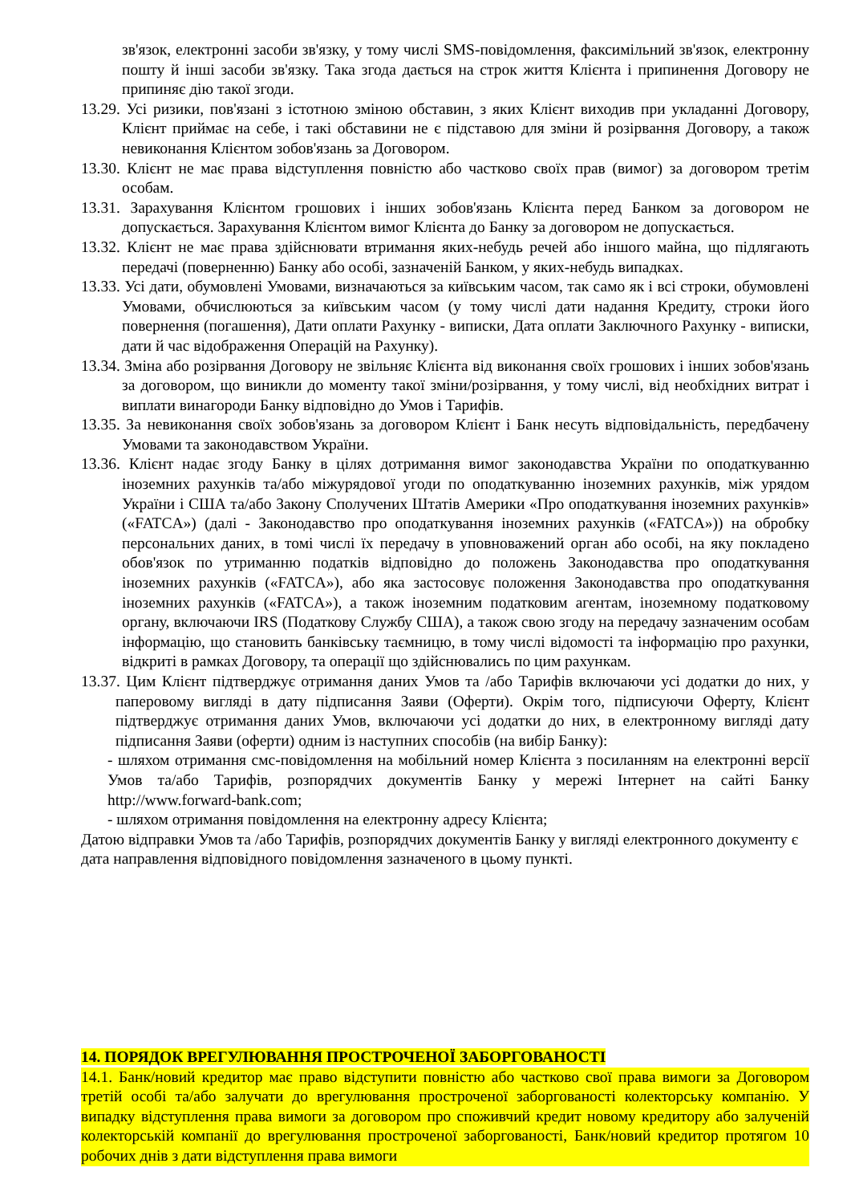зв'язок, електронні засоби зв'язку, у тому числі SMS-повідомлення, факсимільний зв'язок, електронну пошту й інші засоби зв'язку. Така згода дається на строк життя Клієнта і припинення Договору не припиняє дію такої згоди.
13.29. Усі ризики, пов'язані з істотною зміною обставин, з яких Клієнт виходив при укладанні Договору, Клієнт приймає на себе, і такі обставини не є підставою для зміни й розірвання Договору, а також невиконання Клієнтом зобов'язань за Договором.
13.30. Клієнт не має права відступлення повністю або частково своїх прав (вимог) за договором третім особам.
13.31. Зарахування Клієнтом грошових і інших зобов'язань Клієнта перед Банком за договором не допускається. Зарахування Клієнтом вимог Клієнта до Банку за договором не допускається.
13.32. Клієнт не має права здійснювати втримання яких-небудь речей або іншого майна, що підлягають передачі (поверненню) Банку або особі, зазначеній Банком, у яких-небудь випадках.
13.33. Усі дати, обумовлені Умовами, визначаються за київським часом, так само як і всі строки, обумовлені Умовами, обчислюються за київським часом (у тому числі дати надання Кредиту, строки його повернення (погашення), Дати оплати Рахунку - виписки, Дата оплати Заключного Рахунку - виписки, дати й час відображення Операцій на Рахунку).
13.34. Зміна або розірвання Договору не звільняє Клієнта від виконання своїх грошових і інших зобов'язань за договором, що виникли до моменту такої зміни/розірвання, у тому числі, від необхідних витрат і виплати винагороди Банку відповідно до Умов і Тарифів.
13.35. За невиконання своїх зобов'язань за договором Клієнт і Банк несуть відповідальність, передбачену Умовами та законодавством України.
13.36. Клієнт надає згоду Банку в цілях дотримання вимог законодавства України по оподаткуванню іноземних рахунків та/або міжурядової угоди по оподаткуванню іноземних рахунків, між урядом України і США та/або Закону Сполучених Штатів Америки «Про оподаткування іноземних рахунків» («FATCA») (далі - Законодавство про оподаткування іноземних рахунків («FATCA»)) на обробку персональних даних, в томі числі їх передачу в уповноважений орган або особі, на яку покладено обов'язок по утриманню податків відповідно до положень Законодавства про оподаткування іноземних рахунків («FATCA»), або яка застосовує положення Законодавства про оподаткування іноземних рахунків («FATCA»), а також іноземним податковим агентам, іноземному податковому органу, включаючи IRS (Податкову Службу США), а також свою згоду на передачу зазначеним особам інформацію, що становить банківську таємницю, в тому числі відомості та інформацію про рахунки, відкриті в рамках Договору, та операції що здійснювались по цим рахункам.
13.37. Цим Клієнт підтверджує отримання даних Умов та /або Тарифів включаючи усі додатки до них, у паперовому вигляді в дату підписання Заяви (Оферти). Окрім того, підписуючи Оферту, Клієнт підтверджує отримання даних Умов, включаючи усі додатки до них, в електронному вигляді дату підписання Заяви (оферти) одним із наступних способів (на вибір Банку):
- шляхом отримання смс-повідомлення на мобільний номер Клієнта з посиланням на електронні версії Умов та/або Тарифів, розпорядчих документів Банку у мережі Інтернет на сайті Банку http://www.forward-bank.com;
- шляхом отримання повідомлення на електронну адресу Клієнта;
Датою відправки Умов та /або Тарифів, розпорядчих документів Банку у вигляді електронного документу є дата направлення відповідного повідомлення зазначеного в цьому пункті.
14. ПОРЯДОК ВРЕГУЛЮВАННЯ ПРОСТРОЧЕНОЇ ЗАБОРГОВАНОСТІ
14.1. Банк/новий кредитор має право відступити повністю або частково свої права вимоги за Договором третій особі та/або залучати до врегулювання простроченої заборгованості колекторську компанію. У випадку відступлення права вимоги за договором про споживчий кредит новому кредитору або залученій колекторській компанії до врегулювання простроченої заборгованості, Банк/новий кредитор протягом 10 робочих днів з дати відступлення права вимоги